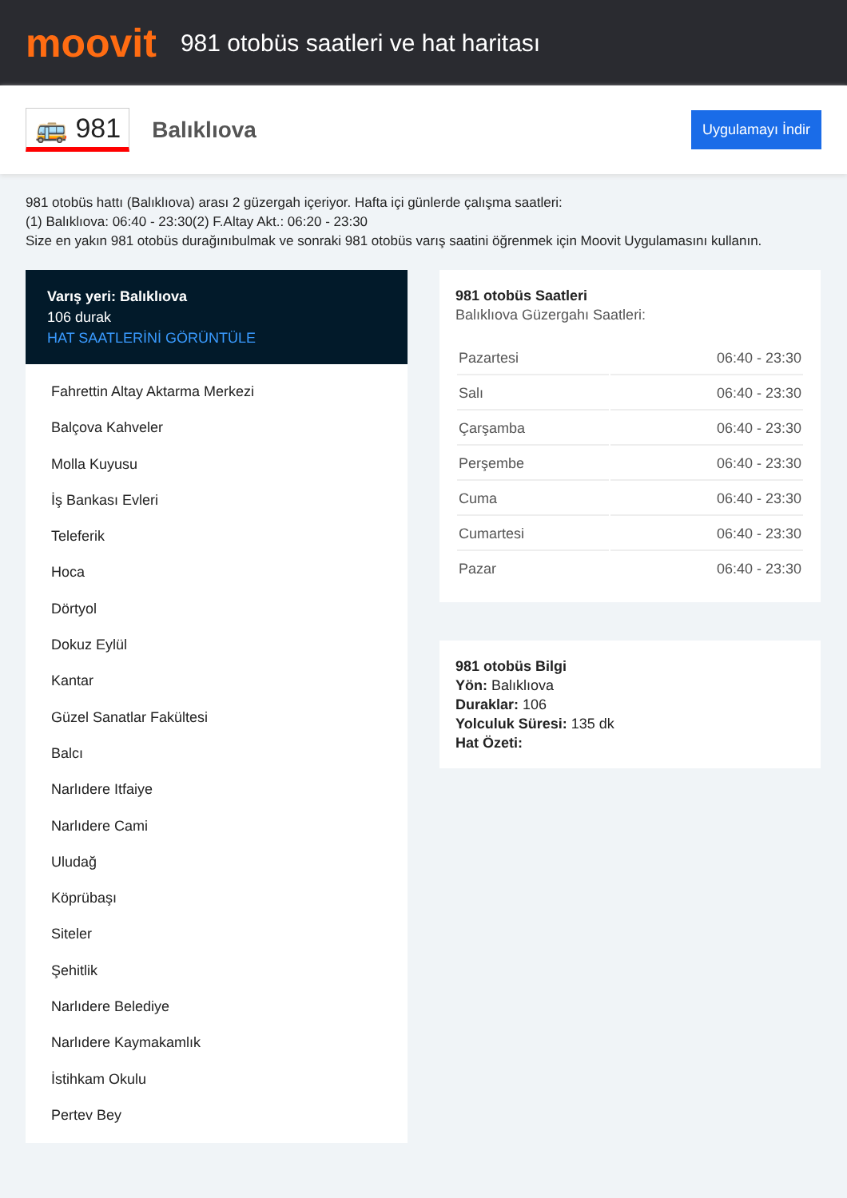moovit
981 otobüs saatleri ve hat haritası
🚌 981
Balıklıova
Uygulamayı İndir
981 otobüs hattı (Balıklıova) arası 2 güzergah içeriyor. Hafta içi günlerde çalışma saatleri:
(1) Balıklıova: 06:40 - 23:30(2) F.Altay Akt.: 06:20 - 23:30
Size en yakın 981 otobüs durağınıbulmak ve sonraki 981 otobüs varış saatini öğrenmek için Moovit Uygulamasını kullanın.
Varış yeri: Balıklıova
106 durak
HAT SAATLERİNİ GÖRÜNTÜLE
Fahrettin Altay Aktarma Merkezi
Balçova Kahveler
Molla Kuyusu
İş Bankası Evleri
Teleferik
Hoca
Dörtyol
Dokuz Eylül
Kantar
Güzel Sanatlar Fakültesi
Balcı
Narlıdere Itfaiye
Narlıdere Cami
Uludağ
Köprübaşı
Siteler
Şehitlik
Narlıdere Belediye
Narlıdere Kaymakamlık
İstihkam Okulu
Pertev Bey
981 otobüs Saatleri
Balıklıova Güzergahı Saatleri:
| Pazartesi | 06:40 - 23:30 |
| Salı | 06:40 - 23:30 |
| Çarşamba | 06:40 - 23:30 |
| Perşembe | 06:40 - 23:30 |
| Cuma | 06:40 - 23:30 |
| Cumartesi | 06:40 - 23:30 |
| Pazar | 06:40 - 23:30 |
981 otobüs Bilgi
Yön: Balıklıova
Duraklar: 106
Yolculuk Süresi: 135 dk
Hat Özeti: